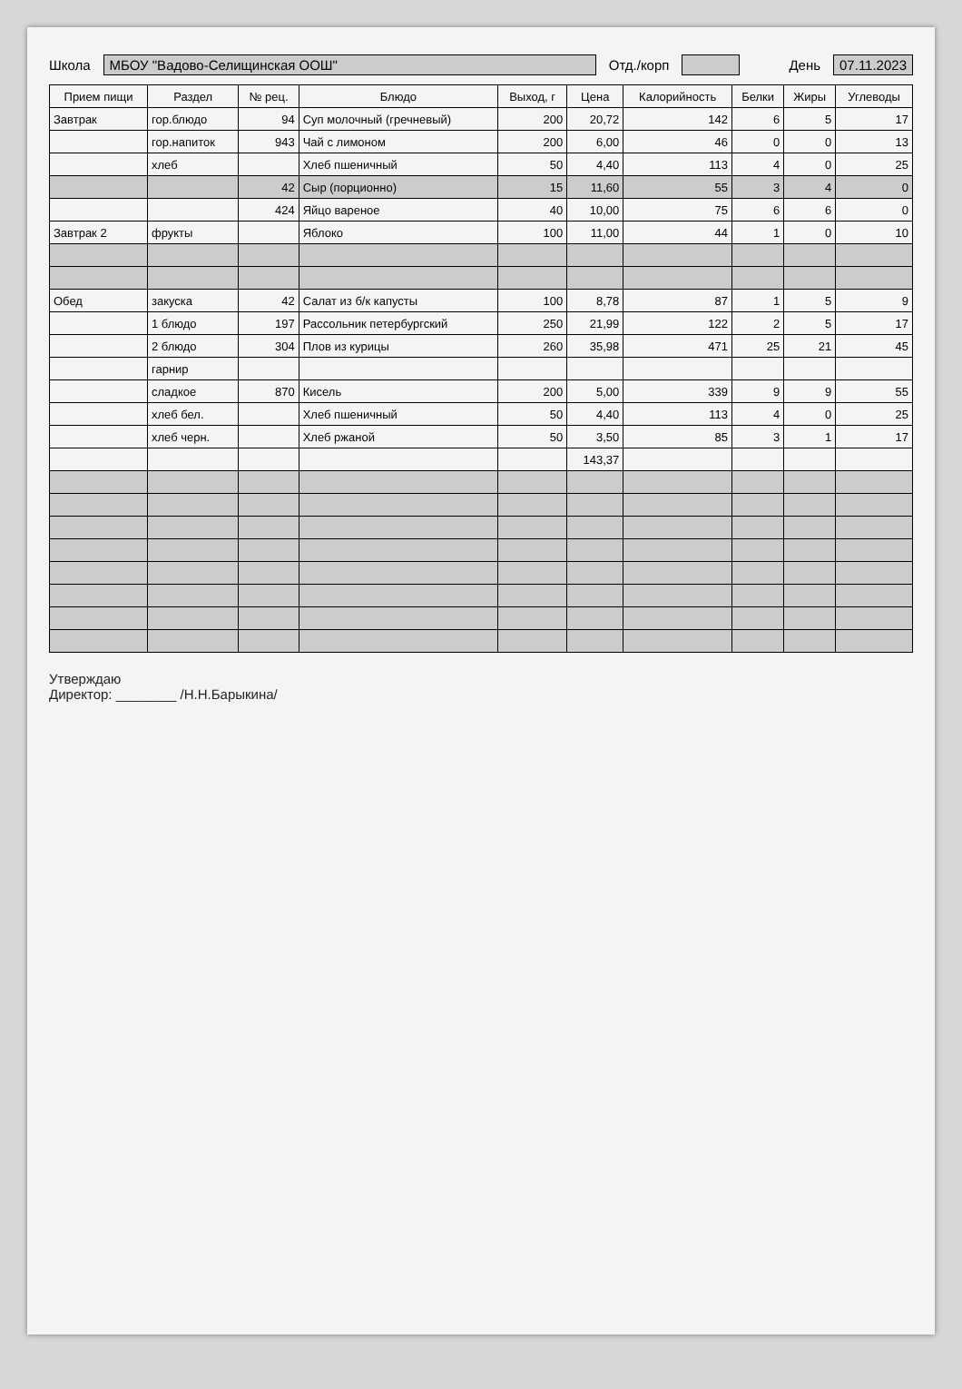Школа МБОУ "Вадово-Селищинская ООШ" Отд./корп День 07.11.2023
| Прием пищи | Раздел | № рец. | Блюдо | Выход, г | Цена | Калорийность | Белки | Жиры | Углеводы |
| --- | --- | --- | --- | --- | --- | --- | --- | --- | --- |
| Завтрак | гор.блюдо | 94 | Суп молочный (гречневый) | 200 | 20,72 | 142 | 6 | 5 | 17 |
| | гор.напиток | 943 | Чай с лимоном | 200 | 6,00 | 46 | 0 | 0 | 13 |
| | хлеб | | Хлеб пшеничный | 50 | 4,40 | 113 | 4 | 0 | 25 |
| | | 42 | Сыр (порционно) | 15 | 11,60 | 55 | 3 | 4 | 0 |
| | | 424 | Яйцо вареное | 40 | 10,00 | 75 | 6 | 6 | 0 |
| Завтрак 2 | фрукты | | Яблоко | 100 | 11,00 | 44 | 1 | 0 | 10 |
| Обед | закуска | 42 | Салат из б/к капусты | 100 | 8,78 | 87 | 1 | 5 | 9 |
| | 1 блюдо | 197 | Рассольник петербургский | 250 | 21,99 | 122 | 2 | 5 | 17 |
| | 2 блюдо | 304 | Плов из курицы | 260 | 35,98 | 471 | 25 | 21 | 45 |
| | гарнир | | | | | | | | |
| | сладкое | 870 | Кисель | 200 | 5,00 | 339 | 9 | 9 | 55 |
| | хлеб бел. | | Хлеб пшеничный | 50 | 4,40 | 113 | 4 | 0 | 25 |
| | хлеб черн. | | Хлеб ржаной | 50 | 3,50 | 85 | 3 | 1 | 17 |
| | | | | | 143,37 | | | | |
Утверждаю
Директор: ________ /Н.Н.Барыкина/